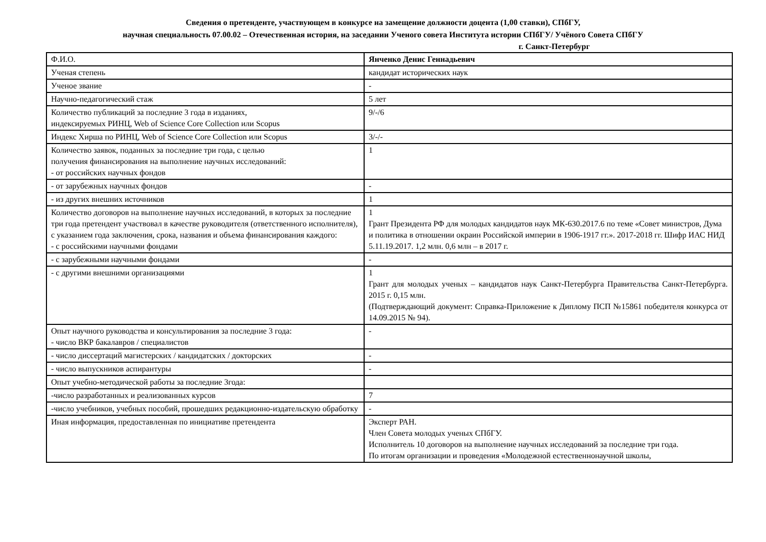Сведения о претенденте, участвующем в конкурсе на замещение должности доцента (1,00 ставки), СПбГУ,
научная специальность 07.00.02 – Отечественная история, на заседании Ученого совета Института истории СПбГУ/ Учёного Совета СПбГУ
г. Санкт-Петербург
| Ф.И.О. | Янченко Денис Геннадьевич |
| Ученая степень | кандидат исторических наук |
| Ученое звание | - |
| Научно-педагогический стаж | 5 лет |
| Количество публикаций за последние 3 года в изданиях, индексируемых РИНЦ, Web of Science Core Collection или Scopus | 9/-/6 |
| Индекс Хирша по РИНЦ, Web of Science Core Collection или Scopus | 3/-/- |
| Количество заявок, поданных за последние три года, с целью получения финансирования на выполнение научных исследований: - от российских научных фондов | 1 |
| - от зарубежных научных фондов | - |
| - из других внешних источников | 1 |
| Количество договоров на выполнение научных исследований, в которых за последние три года претендент участвовал в качестве руководителя (ответственного исполнителя), с указанием года заключения, срока, названия и объема финансирования каждого: - с российскими научными фондами | 1 Грант Президента РФ для молодых кандидатов наук МК-630.2017.6 по теме «Совет министров, Дума и политика в отношении окраин Российской империи в 1906-1917 гг.». 2017-2018 гг. Шифр ИАС НИД 5.11.19.2017. 1,2 млн. 0,6 млн – в 2017 г. |
| - с зарубежными научными фондами | - |
| - с другими внешними организациями | 1 Грант для молодых ученых – кандидатов наук Санкт-Петербурга Правительства Санкт-Петербурга. 2015 г. 0,15 млн. (Подтверждающий документ: Справка-Приложение к Диплому ПСП №15861 победителя конкурса от 14.09.2015 № 94). |
| Опыт научного руководства и консультирования за последние 3 года: - число ВКР бакалавров / специалистов | - |
| - число диссертаций магистерских / кандидатских / докторских | - |
| - число выпускников аспирантуры | - |
| Опыт учебно-методической работы за последние 3года: | |
| -число разработанных и реализованных курсов | 7 |
| -число учебников, учебных пособий, прошедших редакционно-издательскую обработку | - |
| Иная информация, предоставленная по инициативе претендента | Эксперт РАН. Член Совета молодых ученых СПбГУ. Исполнитель 10 договоров на выполнение научных исследований за последние три года. По итогам организации и проведения «Молодежной естественнонаучной школы, |